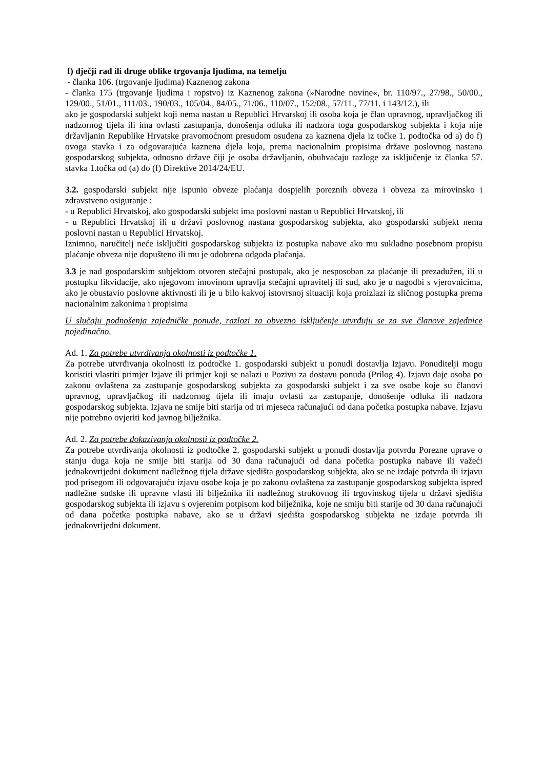f) dječji rad ili druge oblike trgovanja ljudima, na temelju
- članka 106. (trgovanje ljudima) Kaznenog zakona
- članka 175 (trgovanje ljudima i ropstvo) iz Kaznenog zakona (»Narodne novine«, br. 110/97., 27/98., 50/00., 129/00., 51/01., 111/03., 190/03., 105/04., 84/05., 71/06., 110/07., 152/08., 57/11., 77/11. i 143/12.), ili
ako je gospodarski subjekt koji nema nastan u Republici Hrvarskoj ili osoba koja je član upravnog, upravljačkog ili nadzornog tijela ili ima ovlasti zastupanja, donošenja odluka ili nadzora toga gospodarskog subjekta i koja nije državljanin Republike Hrvatske pravomoćnom presudom osuđena za kaznena djela iz točke 1. podtočka od a) do f) ovoga stavka i za odgovarajuća kaznena djela koja, prema nacionalnim propisima države poslovnog nastana gospodarskog subjekta, odnosno države čiji je osoba državljanin, obuhvaćaju razloge za isključenje iz članka 57. stavka 1.točka od (a) do (f) Direktive 2014/24/EU.
3.2. gospodarski subjekt nije ispunio obveze plaćanja dospjelih poreznih obveza i obveza za mirovinsko i zdravstveno osiguranje :
- u Republici Hrvatskoj, ako gospodarski subjekt ima poslovni nastan u Republici Hrvatskoj, ili
- u Republici Hrvatskoj ili u državi poslovnog nastana gospodarskog subjekta, ako gospodarski subjekt nema poslovni nastan u Republici Hrvatskoj.
Iznimno, naručitelj neće isključiti gospodarskog subjekta iz postupka nabave ako mu sukladno posebnom propisu plaćanje obveza nije dopušteno ili mu je odobrena odgoda plaćanja.
3.3 je nad gospodarskim subjektom otvoren stečajni postupak, ako je nesposoban za plaćanje ili prezadužen, ili u postupku likvidacije, ako njegovom imovinom upravlja stečajni upravitelj ili sud, ako je u nagodbi s vjerovnicima, ako je obustavio poslovne aktivnosti ili je u bilo kakvoj istovrsnoj situaciji koja proizlazi iz sličnog postupka prema nacionalnim zakonima i propisima
U slučaju podnošenja zajedničke ponude, razlozi za obvezno isključenje utvrđuju se za sve članove zajednice pojedinačno.
Ad. 1. Za potrebe utvrđivanja okolnosti iz podtočke 1.
Za potrebe utvrđivanja okolnosti iz podtočke 1. gospodarski subjekt u ponudi dostavlja Izjavu. Ponuditelji mogu koristiti vlastiti primjer Izjave ili primjer koji se nalazi u Pozivu za dostavu ponuda (Prilog 4). Izjavu daje osoba po zakonu ovlaštena za zastupanje gospodarskog subjekta za gospodarski subjekt i za sve osobe koje su članovi upravnog, upravljačkog ili nadzornog tijela ili imaju ovlasti za zastupanje, donošenje odluka ili nadzora gospodarskog subjekta. Izjava ne smije biti starija od tri mjeseca računajući od dana početka postupka nabave. Izjavu nije potrebno ovjeriti kod javnog bilježnika.
Ad. 2. Za potrebe dokazivanja okolnosti iz podtočke 2.
Za potrebe utvrđivanja okolnosti iz podtočke 2. gospodarski subjekt u ponudi dostavlja potvrdu Porezne uprave o stanju duga koja ne smije biti starija od 30 dana računajući od dana početka postupka nabave ili važeći jednakovrijedni dokument nadležnog tijela države sjedišta gospodarskog subjekta, ako se ne izdaje potvrda ili izjavu pod prisegom ili odgovarajuću izjavu osobe koja je po zakonu ovlaštena za zastupanje gospodarskog subjekta ispred nadležne sudske ili upravne vlasti ili bilježnika ili nadležnog strukovnog ili trgovinskog tijela u državi sjedišta gospodarskog subjekta ili izjavu s ovjerenim potpisom kod bilježnika, koje ne smiju biti starije od 30 dana računajući od dana početka postupka nabave, ako se u državi sjedišta gospodarskog subjekta ne izdaje potvrda ili jednakovrijedni dokument.